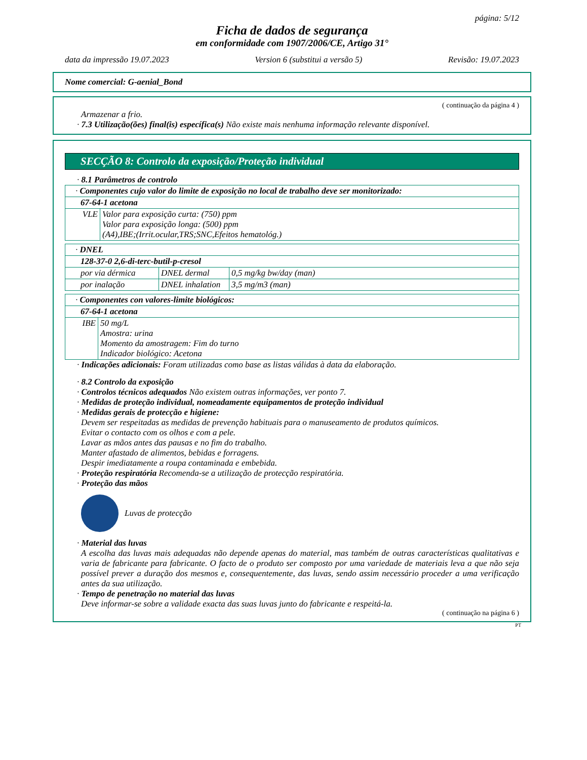página: 5/12
Ficha de dados de segurança
em conformidade com 1907/2006/CE, Artigo 31°
data da impressão 19.07.2023 Version 6 (substitui a versão 5) Revisão: 19.07.2023
Nome comercial: G-aenial_Bond
( continuação da página 4 )
Armazenar a frio.
· 7.3 Utilização(ões) final(is) específica(s) Não existe mais nenhuma informação relevante disponível.
SECÇÃO 8: Controlo da exposição/Proteção individual
· 8.1 Parâmetros de controlo
| · Componentes cujo valor do limite de exposição no local de trabalho deve ser monitorizado: | |
| 67-64-1 acetona | |
| VLE | Valor para exposição curta: (750) ppm Valor para exposição longa: (500) ppm (A4),IBE;(Irrit.ocular,TRS;SNC,Efeitos hematológ.) |
| · DNEL | | |
| 128-37-0 2,6-di-terc-butil-p-cresol | | |
| por via dérmica | DNEL dermal | 0,5 mg/kg bw/day (man) |
| por inalação | DNEL inhalation | 3,5 mg/m3 (man) |
| · Componentes con valores-limite biológicos: | |
| 67-64-1 acetona | |
| IBE | 50 mg/L Amostra: urina Momento da amostragem: Fim do turno Indicador biológico: Acetona |
· Indicações adicionais: Foram utilizadas como base as listas válidas à data da elaboração.
· 8.2 Controlo da exposição
· Controlos técnicos adequados Não existem outras informações, ver ponto 7.
· Medidas de proteção individual, nomeadamente equipamentos de proteção individual
· Medidas gerais de protecção e higiene:
Devem ser respeitadas as medidas de prevenção habituais para o manuseamento de produtos químicos.
Evitar o contacto com os olhos e com a pele.
Lavar as mãos antes das pausas e no fim do trabalho.
Manter afastado de alimentos, bebidas e forragens.
Despir imediatamente a roupa contaminada e embebida.
· Proteção respiratória Recomenda-se a utilização de protecção respiratória.
· Proteção das mãos
Luvas de protecção
· Material das luvas
A escolha das luvas mais adequadas não depende apenas do material, mas também de outras características qualitativas e varia de fabricante para fabricante. O facto de o produto ser composto por uma variedade de materiais leva a que não seja possível prever a duração dos mesmos e, consequentemente, das luvas, sendo assim necessário proceder a uma verificação antes da sua utilização.
· Tempo de penetração no material das luvas
Deve informar-se sobre a validade exacta das suas luvas junto do fabricante e respeitá-la.
( continuação na página 6 )
PT